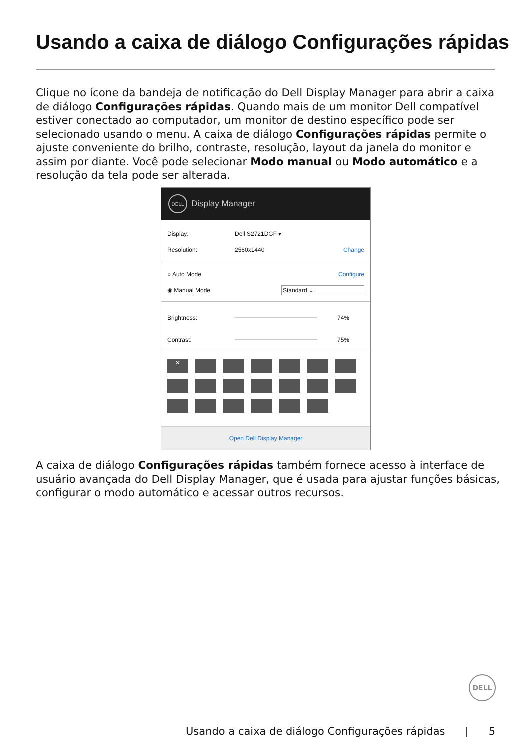Usando a caixa de diálogo Configurações rápidas
Clique no ícone da bandeja de notificação do Dell Display Manager para abrir a caixa de diálogo Configurações rápidas. Quando mais de um monitor Dell compatível estiver conectado ao computador, um monitor de destino específico pode ser selecionado usando o menu. A caixa de diálogo Configurações rápidas permite o ajuste conveniente do brilho, contraste, resolução, layout da janela do monitor e assim por diante. Você pode selecionar Modo manual ou Modo automático e a resolução da tela pode ser alterada.
DELL
Display Manager
Display: Dell S2721DGF ▾
Resolution: 2560x1440 Change
○ Auto Mode Configure
◉ Manual Mode Standard ⌄
Brightness: 74%
Contrast: 75%
✕
Open Dell Display Manager
A caixa de diálogo Configurações rápidas também fornece acesso à interface de usuário avançada do Dell Display Manager, que é usada para ajustar funções básicas, configurar o modo automático e acessar outros recursos.
DELL
Usando a caixa de diálogo Configurações rápidas | 5